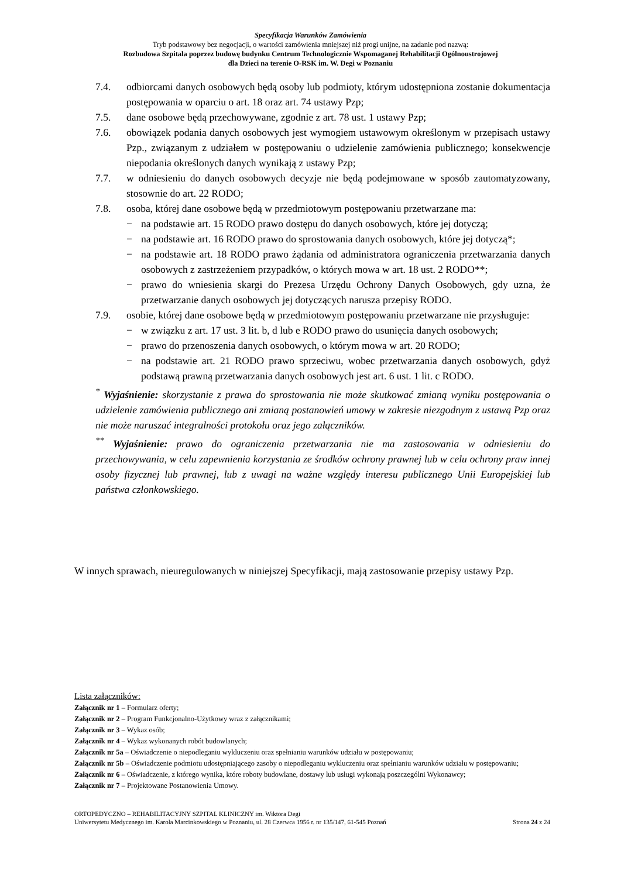Specyfikacja Warunków Zamówienia
Tryb podstawowy bez negocjacji, o wartości zamówienia mniejszej niż progi unijne, na zadanie pod nazwą:
Rozbudowa Szpitala poprzez budowę budynku Centrum Technologicznie Wspomaganej Rehabilitacji Ogólnoustrojowej
dla Dzieci na terenie O-RSK im. W. Degi w Poznaniu
7.4. odbiorcami danych osobowych będą osoby lub podmioty, którym udostępniona zostanie dokumentacja postępowania w oparciu o art. 18 oraz art. 74 ustawy Pzp;
7.5. dane osobowe będą przechowywane, zgodnie z art. 78 ust. 1 ustawy Pzp;
7.6. obowiązek podania danych osobowych jest wymogiem ustawowym określonym w przepisach ustawy Pzp., związanym z udziałem w postępowaniu o udzielenie zamówienia publicznego; konsekwencje niepodania określonych danych wynikają z ustawy Pzp;
7.7. w odniesieniu do danych osobowych decyzje nie będą podejmowane w sposób zautomatyzowany, stosownie do art. 22 RODO;
7.8. osoba, której dane osobowe będą w przedmiotowym postępowaniu przetwarzane ma:
− na podstawie art. 15 RODO prawo dostępu do danych osobowych, które jej dotyczą;
− na podstawie art. 16 RODO prawo do sprostowania danych osobowych, które jej dotyczą*;
− na podstawie art. 18 RODO prawo żądania od administratora ograniczenia przetwarzania danych osobowych z zastrzeżeniem przypadków, o których mowa w art. 18 ust. 2 RODO**;
− prawo do wniesienia skargi do Prezesa Urzędu Ochrony Danych Osobowych, gdy uzna, że przetwarzanie danych osobowych jej dotyczących narusza przepisy RODO.
7.9. osobie, której dane osobowe będą w przedmiotowym postępowaniu przetwarzane nie przysługuje:
− w związku z art. 17 ust. 3 lit. b, d lub e RODO prawo do usunięcia danych osobowych;
− prawo do przenoszenia danych osobowych, o którym mowa w art. 20 RODO;
− na podstawie art. 21 RODO prawo sprzeciwu, wobec przetwarzania danych osobowych, gdyż podstawą prawną przetwarzania danych osobowych jest art. 6 ust. 1 lit. c RODO.
<sup>*</sup> Wyjaśnienie: skorzystanie z prawa do sprostowania nie może skutkować zmianą wyniku postępowania o udzielenie zamówienia publicznego ani zmianą postanowień umowy w zakresie niezgodnym z ustawą Pzp oraz nie może naruszać integralności protokołu oraz jego załączników.
<sup>**</sup> Wyjaśnienie: prawo do ograniczenia przetwarzania nie ma zastosowania w odniesieniu do przechowywania, w celu zapewnienia korzystania ze środków ochrony prawnej lub w celu ochrony praw innej osoby fizycznej lub prawnej, lub z uwagi na ważne względy interesu publicznego Unii Europejskiej lub państwa członkowskiego.
W innych sprawach, nieuregulowanych w niniejszej Specyfikacji, mają zastosowanie przepisy ustawy Pzp.
Lista załączników:
Załącznik nr 1 – Formularz oferty;
Załącznik nr 2 – Program Funkcjonalno-Użytkowy wraz z załącznikami;
Załącznik nr 3 – Wykaz osób;
Załącznik nr 4 – Wykaz wykonanych robót budowlanych;
Załącznik nr 5a – Oświadczenie o niepodleganiu wykluczeniu oraz spełnianiu warunków udziału w postępowaniu;
Załącznik nr 5b – Oświadczenie podmiotu udostępniającego zasoby o niepodleganiu wykluczeniu oraz spełnianiu warunków udziału w postępowaniu;
Załącznik nr 6 – Oświadczenie, z którego wynika, które roboty budowlane, dostawy lub usługi wykonają poszczególni Wykonawcy;
Załącznik nr 7 – Projektowane Postanowienia Umowy.
ORTOPEDYCZNO – REHABILITACYJNY SZPITAL KLINICZNY im. Wiktora Degi
Uniwersytetu Medycznego im. Karola Marcinkowskiego w Poznaniu, ul. 28 Czerwca 1956 r. nr 135/147, 61-545 Poznań Strona 24 z 24